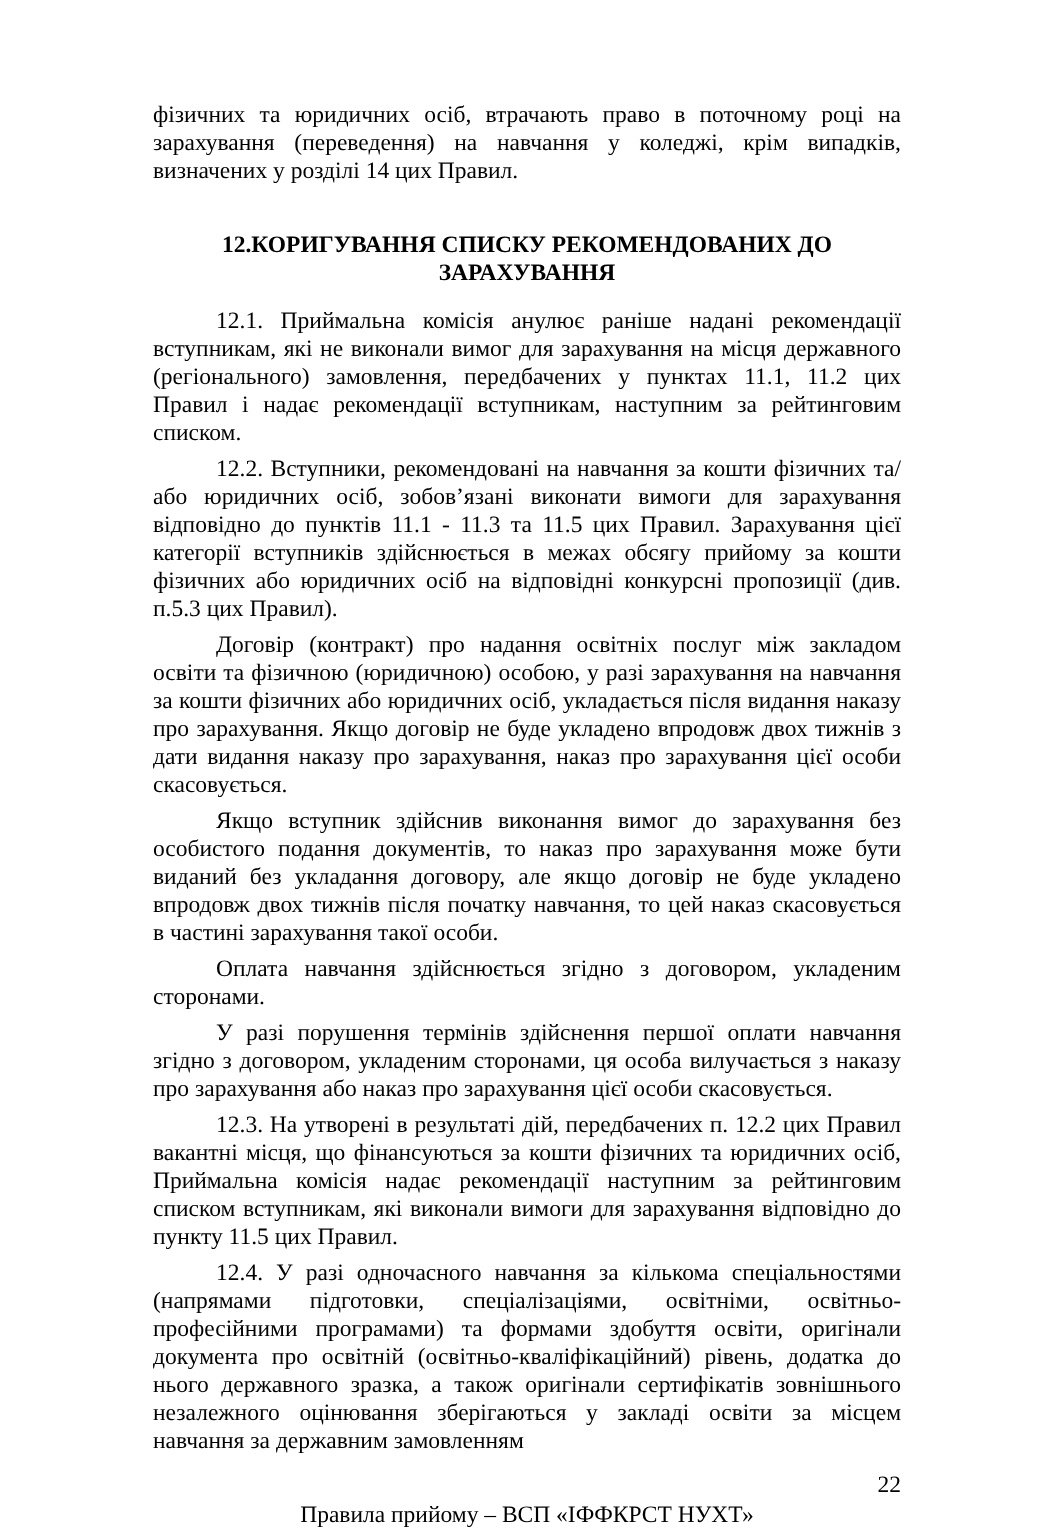фізичних та юридичних осіб, втрачають право в поточному році на зарахування (переведення) на навчання у коледжі, крім випадків, визначених у розділі 14 цих Правил.
12.КОРИГУВАННЯ СПИСКУ РЕКОМЕНДОВАНИХ ДО ЗАРАХУВАННЯ
12.1. Приймальна комісія анулює раніше надані рекомендації вступникам, які не виконали вимог для зарахування на місця державного (регіонального) замовлення, передбачених у пунктах 11.1, 11.2 цих Правил і надає рекомендації вступникам, наступним за рейтинговим списком.
12.2. Вступники, рекомендовані на навчання за кошти фізичних та/або юридичних осіб, зобов’язані виконати вимоги для зарахування відповідно до пунктів 11.1 - 11.3 та 11.5 цих Правил. Зарахування цієї категорії вступників здійснюється в межах обсягу прийому за кошти фізичних або юридичних осіб на відповідні конкурсні пропозиції (див. п.5.3 цих Правил).
Договір (контракт) про надання освітніх послуг між закладом освіти та фізичною (юридичною) особою, у разі зарахування на навчання за кошти фізичних або юридичних осіб, укладається після видання наказу про зарахування. Якщо договір не буде укладено впродовж двох тижнів з дати видання наказу про зарахування, наказ про зарахування цієї особи скасовується.
Якщо вступник здійснив виконання вимог до зарахування без особистого подання документів, то наказ про зарахування може бути виданий без укладання договору, але якщо договір не буде укладено впродовж двох тижнів після початку навчання, то цей наказ скасовується в частині зарахування такої особи.
Оплата навчання здійснюється згідно з договором, укладеним сторонами.
У разі порушення термінів здійснення першої оплати навчання згідно з договором, укладеним сторонами, ця особа вилучається з наказу про зарахування або наказ про зарахування цієї особи скасовується.
12.3. На утворені в результаті дій, передбачених п. 12.2 цих Правил вакантні місця, що фінансуються за кошти фізичних та юридичних осіб, Приймальна комісія надає рекомендації наступним за рейтинговим списком вступникам, які виконали вимоги для зарахування відповідно до пункту 11.5 цих Правил.
12.4. У разі одночасного навчання за кількома спеціальностями (напрямами підготовки, спеціалізаціями, освітніми, освітньо-професійними програмами) та формами здобуття освіти, оригінали документа про освітній (освітньо-кваліфікаційний) рівень, додатка до нього державного зразка, а також оригінали сертифікатів зовнішнього незалежного оцінювання зберігаються у закладі освіти за місцем навчання за державним замовленням
22
Правила прийому – ВСП «ІФФКРСТ НУХТ»